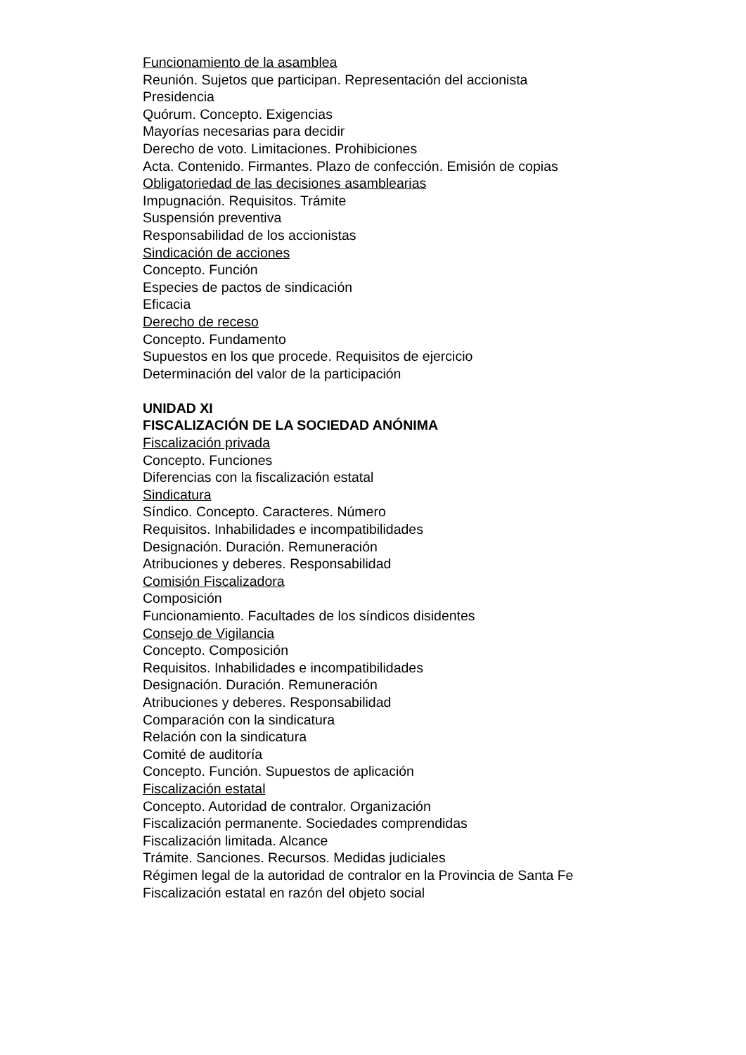Funcionamiento de la asamblea
Reunión. Sujetos que participan. Representación del accionista
Presidencia
Quórum. Concepto. Exigencias
Mayorías necesarias para decidir
Derecho de voto. Limitaciones. Prohibiciones
Acta. Contenido. Firmantes. Plazo de confección. Emisión de copias
Obligatoriedad de las decisiones asamblearias
Impugnación. Requisitos. Trámite
Suspensión preventiva
Responsabilidad de los accionistas
Sindicación de acciones
Concepto. Función
Especies de pactos de sindicación
Eficacia
Derecho de receso
Concepto. Fundamento
Supuestos en los que procede. Requisitos de ejercicio
Determinación del valor de la participación
UNIDAD XI
FISCALIZACIÓN DE LA SOCIEDAD ANÓNIMA
Fiscalización privada
Concepto. Funciones
Diferencias con la fiscalización estatal
Sindicatura
Síndico. Concepto. Caracteres. Número
Requisitos. Inhabilidades e incompatibilidades
Designación. Duración. Remuneración
Atribuciones y deberes. Responsabilidad
Comisión Fiscalizadora
Composición
Funcionamiento. Facultades de los síndicos disidentes
Consejo de Vigilancia
Concepto. Composición
Requisitos. Inhabilidades e incompatibilidades
Designación. Duración. Remuneración
Atribuciones y deberes. Responsabilidad
Comparación con la sindicatura
Relación con la sindicatura
Comité de auditoría
Concepto. Función. Supuestos de aplicación
Fiscalización estatal
Concepto. Autoridad de contralor. Organización
Fiscalización permanente. Sociedades comprendidas
Fiscalización limitada. Alcance
Trámite. Sanciones. Recursos. Medidas judiciales
Régimen legal de la autoridad de contralor en la Provincia de Santa Fe
Fiscalización estatal en razón del objeto social